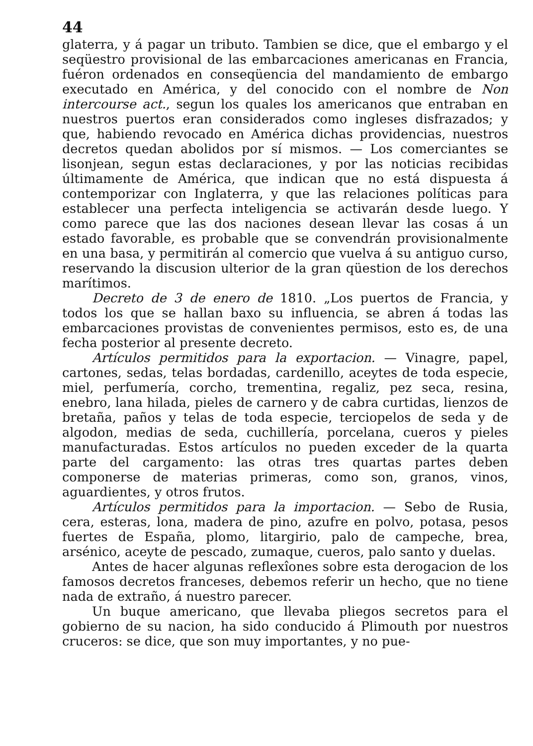44
glaterra, y á pagar un tributo. Tambien se dice, que el embargo y el seqüestro provisional de las embarcaciones americanas en Francia, fuéron ordenados en conseqüencia del mandamiento de embargo executado en América, y del conocido con el nombre de Non intercourse act., segun los quales los americanos que entraban en nuestros puertos eran considerados como ingleses disfrazados; y que, habiendo revocado en América dichas providencias, nuestros decretos quedan abolidos por sí mismos. — Los comerciantes se lisonjean, segun estas declaraciones, y por las noticias recibidas últimamente de América, que indican que no está dispuesta á contemporizar con Inglaterra, y que las relaciones políticas para establecer una perfecta inteligencia se activarán desde luego. Y como parece que las dos naciones desean llevar las cosas á un estado favorable, es probable que se convendrán provisionalmente en una basa, y permitirán al comercio que vuelva á su antiguo curso, reservando la discusion ulterior de la gran qüestion de los derechos marítimos.
Decreto de 3 de enero de 1810. „Los puertos de Francia, y todos los que se hallan baxo su influencia, se abren á todas las embarcaciones provistas de convenientes permisos, esto es, de una fecha posterior al presente decreto.
Artículos permitidos para la exportacion. — Vinagre, papel, cartones, sedas, telas bordadas, cardenillo, aceytes de toda especie, miel, perfumería, corcho, trementina, regaliz, pez seca, resina, enebro, lana hilada, pieles de carnero y de cabra curtidas, lienzos de bretaña, paños y telas de toda especie, terciopelos de seda y de algodon, medias de seda, cuchillería, porcelana, cueros y pieles manufacturadas. Estos artículos no pueden exceder de la quarta parte del cargamento: las otras tres quartas partes deben componerse de materias primeras, como son, granos, vinos, aguardientes, y otros frutos.
Artículos permitidos para la importacion. — Sebo de Rusia, cera, esteras, lona, madera de pino, azufre en polvo, potasa, pesos fuertes de España, plomo, litargirio, palo de campeche, brea, arsénico, aceyte de pescado, zumaque, cueros, palo santo y duelas.
Antes de hacer algunas reflexîones sobre esta derogacion de los famosos decretos franceses, debemos referir un hecho, que no tiene nada de extraño, á nuestro parecer.
Un buque americano, que llevaba pliegos secretos para el gobierno de su nacion, ha sido conducido á Plimouth por nuestros cruceros: se dice, que son muy importantes, y no pue-